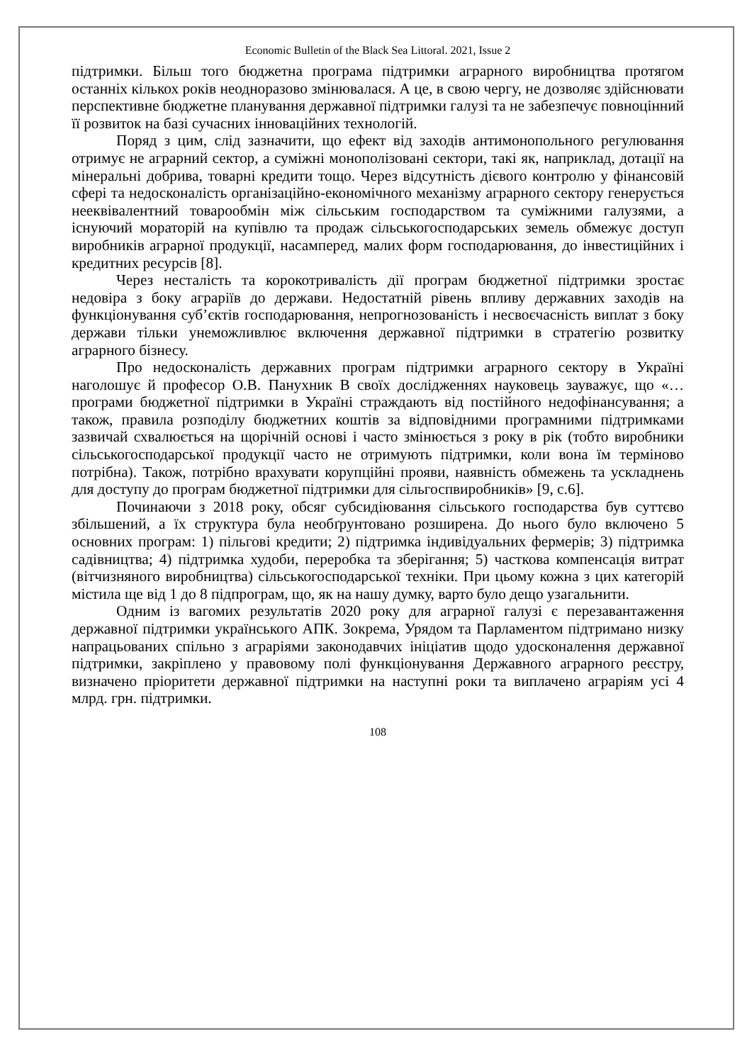Economic Bulletin of the Black Sea Littoral. 2021, Issue 2
підтримки. Більш того бюджетна програма підтримки аграрного виробництва протягом останніх кількох років неодноразово змінювалася. А це, в свою чергу, не дозволяє здійснювати перспективне бюджетне планування державної підтримки галузі та не забезпечує повноцінний її розвиток на базі сучасних інноваційних технологій.
Поряд з цим, слід зазначити, що ефект від заходів антимонопольного регулювання отримує не аграрний сектор, а суміжні монополізовані сектори, такі як, наприклад, дотації на мінеральні добрива, товарні кредити тощо. Через відсутність дієвого контролю у фінансовій сфері та недосконалість організаційно-економічного механізму аграрного сектору генерується нееквівалентний товарообмін між сільським господарством та суміжними галузями, а існуючий мораторій на купівлю та продаж сільськогосподарських земель обмежує доступ виробників аграрної продукції, насамперед, малих форм господарювання, до інвестиційних і кредитних ресурсів [8].
Через несталість та корокотривалість дії програм бюджетної підтримки зростає недовіра з боку аграріїв до держави. Недостатній рівень впливу державних заходів на функціонування суб’єктів господарювання, непрогнозованість і несвоєчасність виплат з боку держави тільки унеможливлює включення державної підтримки в стратегію розвитку аграрного бізнесу.
Про недосконалість державних програм підтримки аграрного сектору в Україні наголошує й професор О.В. Панухник В своїх дослідженнях науковець зауважує, що «… програми бюджетної підтримки в Україні страждають від постійного недофінансування; а також, правила розподілу бюджетних коштів за відповідними програмними підтримками зазвичай схвалюється на щорічній основі і часто змінюється з року в рік (тобто виробники сільськогосподарської продукції часто не отримують підтримки, коли вона їм терміново потрібна). Також, потрібно врахувати корупційні прояви, наявність обмежень та ускладнень для доступу до програм бюджетної підтримки для сільгоспвиробників» [9, с.6].
Починаючи з 2018 року, обсяг субсидіювання сільського господарства був суттєво збільшений, а їх структура була необґрунтовано розширена. До нього було включено 5 основних програм: 1) пільгові кредити; 2) підтримка індивідуальних фермерів; 3) підтримка садівництва; 4) підтримка худоби, переробка та зберігання; 5) часткова компенсація витрат (вітчизняного виробництва) сільськогосподарської техніки. При цьому кожна з цих категорій містила ще від 1 до 8 підпрограм, що, як на нашу думку, варто було дещо узагальнити.
Одним із вагомих результатів 2020 року для аграрної галузі є перезавантаження державної підтримки українського АПК. Зокрема, Урядом та Парламентом підтримано низку напрацьованих спільно з аграріями законодавчих ініціатив щодо удосконалення державної підтримки, закріплено у правовому полі функціонування Державного аграрного реєстру, визначено пріоритети державної підтримки на наступні роки та виплачено аграріям усі 4 млрд. грн. підтримки.
108